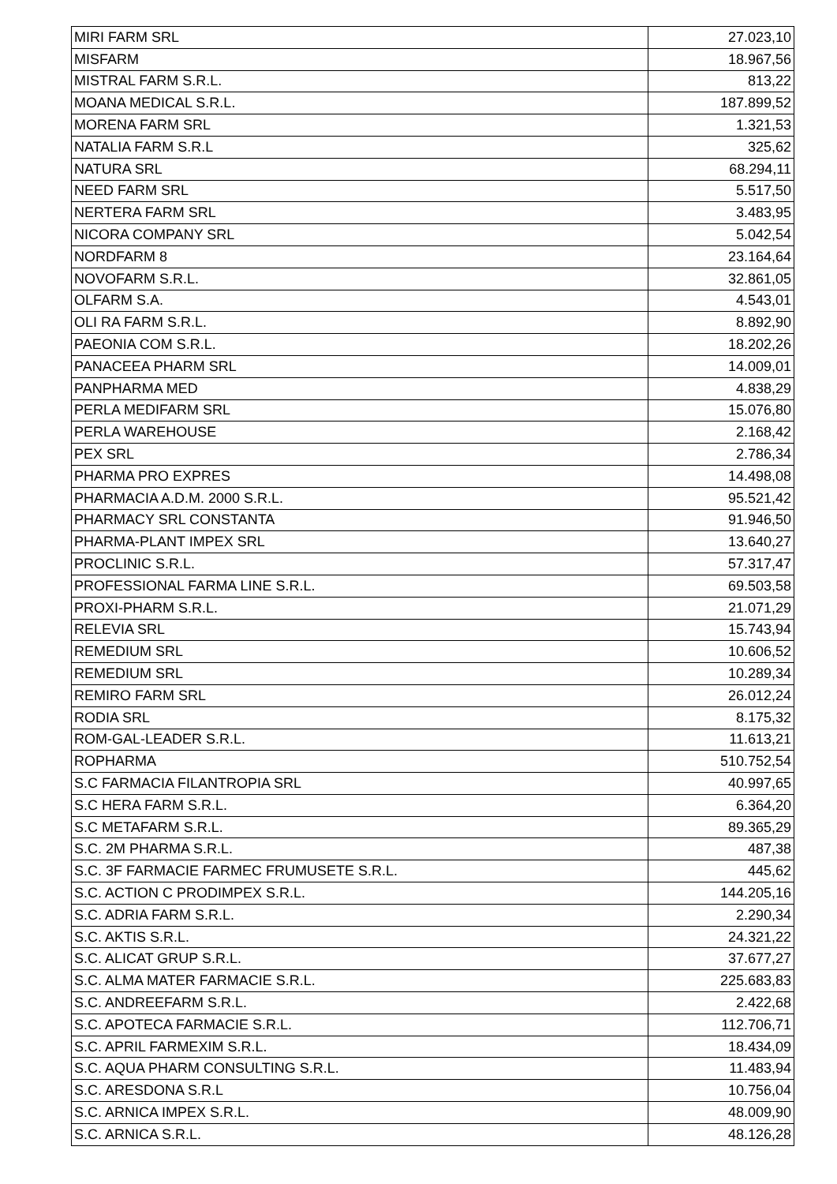| MIRI FARM SRL | 27.023,10 |
| MISFARM | 18.967,56 |
| MISTRAL FARM S.R.L. | 813,22 |
| MOANA MEDICAL S.R.L. | 187.899,52 |
| MORENA FARM SRL | 1.321,53 |
| NATALIA FARM S.R.L | 325,62 |
| NATURA SRL | 68.294,11 |
| NEED FARM SRL | 5.517,50 |
| NERTERA FARM SRL | 3.483,95 |
| NICORA COMPANY SRL | 5.042,54 |
| NORDFARM 8 | 23.164,64 |
| NOVOFARM S.R.L. | 32.861,05 |
| OLFARM S.A. | 4.543,01 |
| OLI RA FARM S.R.L. | 8.892,90 |
| PAEONIA COM S.R.L. | 18.202,26 |
| PANACEEA PHARM SRL | 14.009,01 |
| PANPHARMA MED | 4.838,29 |
| PERLA MEDIFARM SRL | 15.076,80 |
| PERLA WAREHOUSE | 2.168,42 |
| PEX SRL | 2.786,34 |
| PHARMA PRO EXPRES | 14.498,08 |
| PHARMACIA A.D.M. 2000 S.R.L. | 95.521,42 |
| PHARMACY SRL CONSTANTA | 91.946,50 |
| PHARMA-PLANT IMPEX SRL | 13.640,27 |
| PROCLINIC S.R.L. | 57.317,47 |
| PROFESSIONAL FARMA LINE S.R.L. | 69.503,58 |
| PROXI-PHARM S.R.L. | 21.071,29 |
| RELEVIA SRL | 15.743,94 |
| REMEDIUM SRL | 10.606,52 |
| REMEDIUM SRL | 10.289,34 |
| REMIRO FARM SRL | 26.012,24 |
| RODIA SRL | 8.175,32 |
| ROM-GAL-LEADER S.R.L. | 11.613,21 |
| ROPHARMA | 510.752,54 |
| S.C FARMACIA FILANTROPIA SRL | 40.997,65 |
| S.C HERA FARM S.R.L. | 6.364,20 |
| S.C METAFARM S.R.L. | 89.365,29 |
| S.C. 2M PHARMA S.R.L. | 487,38 |
| S.C. 3F FARMACIE FARMEC FRUMUSETE S.R.L. | 445,62 |
| S.C. ACTION C PRODIMPEX S.R.L. | 144.205,16 |
| S.C. ADRIA FARM S.R.L. | 2.290,34 |
| S.C. AKTIS S.R.L. | 24.321,22 |
| S.C. ALICAT GRUP S.R.L. | 37.677,27 |
| S.C. ALMA MATER FARMACIE S.R.L. | 225.683,83 |
| S.C. ANDREEFARM S.R.L. | 2.422,68 |
| S.C. APOTECA FARMACIE S.R.L. | 112.706,71 |
| S.C. APRIL FARMEXIM S.R.L. | 18.434,09 |
| S.C. AQUA PHARM CONSULTING S.R.L. | 11.483,94 |
| S.C. ARESDONA S.R.L | 10.756,04 |
| S.C. ARNICA IMPEX S.R.L. | 48.009,90 |
| S.C. ARNICA S.R.L. | 48.126,28 |